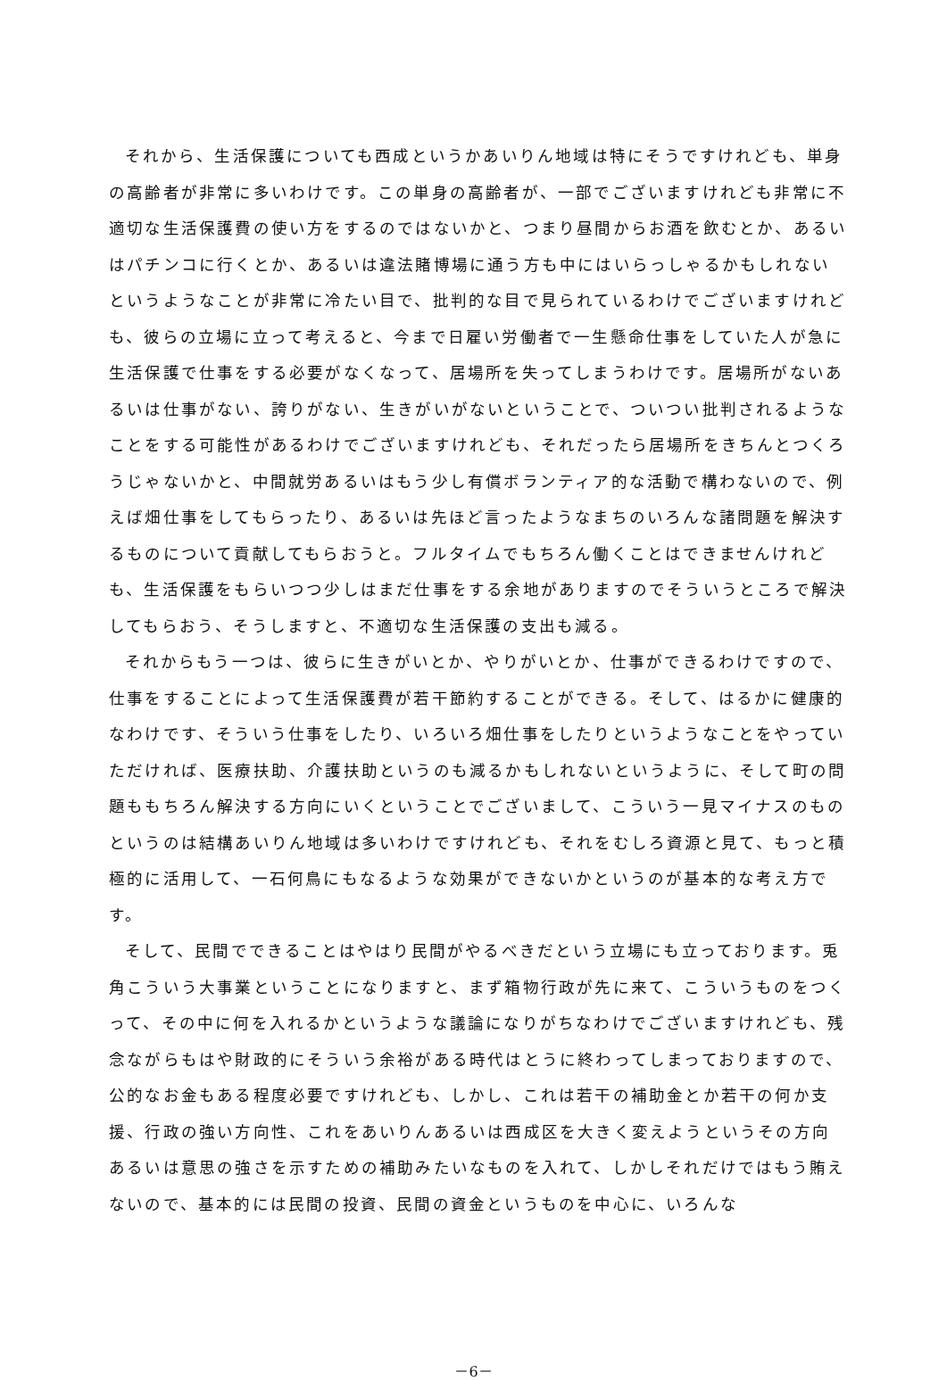それから、生活保護についても西成というかあいりん地域は特にそうですけれども、単身の高齢者が非常に多いわけです。この単身の高齢者が、一部でございますけれども非常に不適切な生活保護費の使い方をするのではないかと、つまり昼間からお酒を飲むとか、あるいはパチンコに行くとか、あるいは違法賭博場に通う方も中にはいらっしゃるかもしれないというようなことが非常に冷たい目で、批判的な目で見られているわけでございますけれども、彼らの立場に立って考えると、今まで日雇い労働者で一生懸命仕事をしていた人が急に生活保護で仕事をする必要がなくなって、居場所を失ってしまうわけです。居場所がないあるいは仕事がない、誇りがない、生きがいがないということで、ついつい批判されるようなことをする可能性があるわけでございますけれども、それだったら居場所をきちんとつくろうじゃないかと、中間就労あるいはもう少し有償ボランティア的な活動で構わないので、例えば畑仕事をしてもらったり、あるいは先ほど言ったようなまちのいろんな諸問題を解決するものについて貢献してもらおうと。フルタイムでもちろん働くことはできませんけれども、生活保護をもらいつつ少しはまだ仕事をする余地がありますのでそういうところで解決してもらおう、そうしますと、不適切な生活保護の支出も減る。
それからもう一つは、彼らに生きがいとか、やりがいとか、仕事ができるわけですので、仕事をすることによって生活保護費が若干節約することができる。そして、はるかに健康的なわけです、そういう仕事をしたり、いろいろ畑仕事をしたりというようなことをやっていただければ、医療扶助、介護扶助というのも減るかもしれないというように、そして町の問題ももちろん解決する方向にいくということでございまして、こういう一見マイナスのものというのは結構あいりん地域は多いわけですけれども、それをむしろ資源と見て、もっと積極的に活用して、一石何鳥にもなるような効果ができないかというのが基本的な考え方です。
そして、民間でできることはやはり民間がやるべきだという立場にも立っております。兎角こういう大事業ということになりますと、まず箱物行政が先に来て、こういうものをつくって、その中に何を入れるかというような議論になりがちなわけでございますけれども、残念ながらもはや財政的にそういう余裕がある時代はとうに終わってしまっておりますので、公的なお金もある程度必要ですけれども、しかし、これは若干の補助金とか若干の何か支援、行政の強い方向性、これをあいりんあるいは西成区を大きく変えようというその方向あるいは意思の強さを示すための補助みたいなものを入れて、しかしそれだけではもう賄えないので、基本的には民間の投資、民間の資金というものを中心に、いろんな
－6－